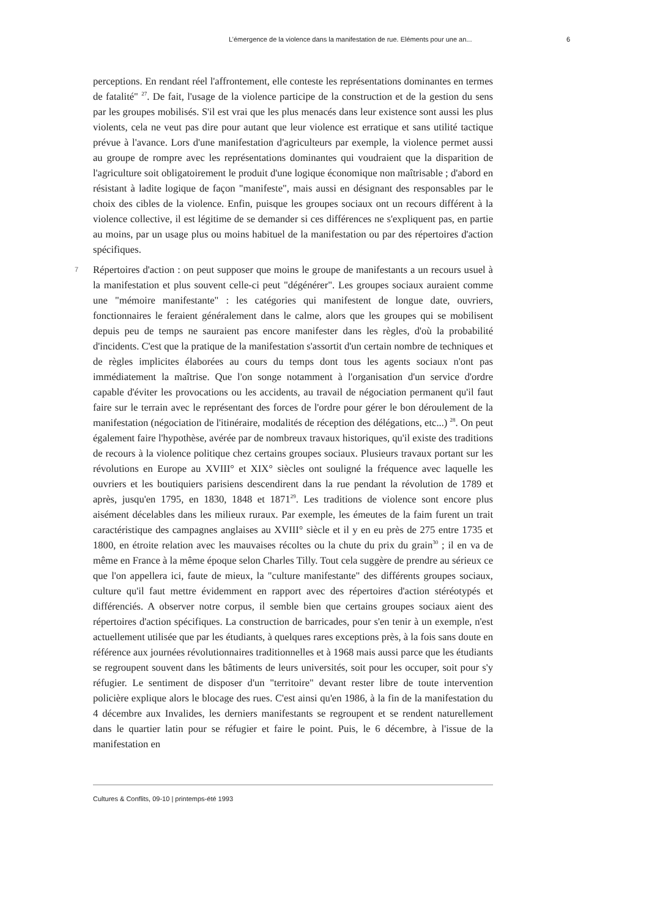L’émergence de la violence dans la manifestation de rue. Eléments pour une an... 6
perceptions. En rendant réel l'affrontement, elle conteste les représentations dominantes en termes de fatalité" <sup>27</sup>. De fait, l'usage de la violence participe de la construction et de la gestion du sens par les groupes mobilisés. S'il est vrai que les plus menacés dans leur existence sont aussi les plus violents, cela ne veut pas dire pour autant que leur violence est erratique et sans utilité tactique prévue à l'avance. Lors d'une manifestation d'agriculteurs par exemple, la violence permet aussi au groupe de rompre avec les représentations dominantes qui voudraient que la disparition de l'agriculture soit obligatoirement le produit d'une logique économique non maîtrisable ; d'abord en résistant à ladite logique de façon "manifeste", mais aussi en désignant des responsables par le choix des cibles de la violence. Enfin, puisque les groupes sociaux ont un recours différent à la violence collective, il est légitime de se demander si ces différences ne s'expliquent pas, en partie au moins, par un usage plus ou moins habituel de la manifestation ou par des répertoires d'action spécifiques.
7 Répertoires d'action : on peut supposer que moins le groupe de manifestants a un recours usuel à la manifestation et plus souvent celle-ci peut "dégénérer". Les groupes sociaux auraient comme une "mémoire manifestante" : les catégories qui manifestent de longue date, ouvriers, fonctionnaires le feraient généralement dans le calme, alors que les groupes qui se mobilisent depuis peu de temps ne sauraient pas encore manifester dans les règles, d'où la probabilité d'incidents. C'est que la pratique de la manifestation s'assortit d'un certain nombre de techniques et de règles implicites élaborées au cours du temps dont tous les agents sociaux n'ont pas immédiatement la maîtrise. Que l'on songe notamment à l'organisation d'un service d'ordre capable d'éviter les provocations ou les accidents, au travail de négociation permanent qu'il faut faire sur le terrain avec le représentant des forces de l'ordre pour gérer le bon déroulement de la manifestation (négociation de l'itinéraire, modalités de réception des délégations, etc...) <sup>28</sup>. On peut également faire l'hypothèse, avérée par de nombreux travaux historiques, qu'il existe des traditions de recours à la violence politique chez certains groupes sociaux. Plusieurs travaux portant sur les révolutions en Europe au XVIII° et XIX° siècles ont souligné la fréquence avec laquelle les ouvriers et les boutiquiers parisiens descendirent dans la rue pendant la révolution de 1789 et après, jusqu'en 1795, en 1830, 1848 et 1871<sup>29</sup>. Les traditions de violence sont encore plus aisément décelables dans les milieux ruraux. Par exemple, les émeutes de la faim furent un trait caractéristique des campagnes anglaises au XVIII° siècle et il y en eu près de 275 entre 1735 et 1800, en étroite relation avec les mauvaises récoltes ou la chute du prix du grain<sup>30</sup> ; il en va de même en France à la même époque selon Charles Tilly. Tout cela suggère de prendre au sérieux ce que l'on appellera ici, faute de mieux, la "culture manifestante" des différents groupes sociaux, culture qu'il faut mettre évidemment en rapport avec des répertoires d'action stéréotypés et différenciés. A observer notre corpus, il semble bien que certains groupes sociaux aient des répertoires d'action spécifiques. La construction de barricades, pour s'en tenir à un exemple, n'est actuellement utilisée que par les étudiants, à quelques rares exceptions près, à la fois sans doute en référence aux journées révolutionnaires traditionnelles et à 1968 mais aussi parce que les étudiants se regroupent souvent dans les bâtiments de leurs universités, soit pour les occuper, soit pour s'y réfugier. Le sentiment de disposer d'un "territoire" devant rester libre de toute intervention policière explique alors le blocage des rues. C'est ainsi qu'en 1986, à la fin de la manifestation du 4 décembre aux Invalides, les derniers manifestants se regroupent et se rendent naturellement dans le quartier latin pour se réfugier et faire le point. Puis, le 6 décembre, à l'issue de la manifestation en
Cultures & Conflits, 09-10 | printemps-été 1993